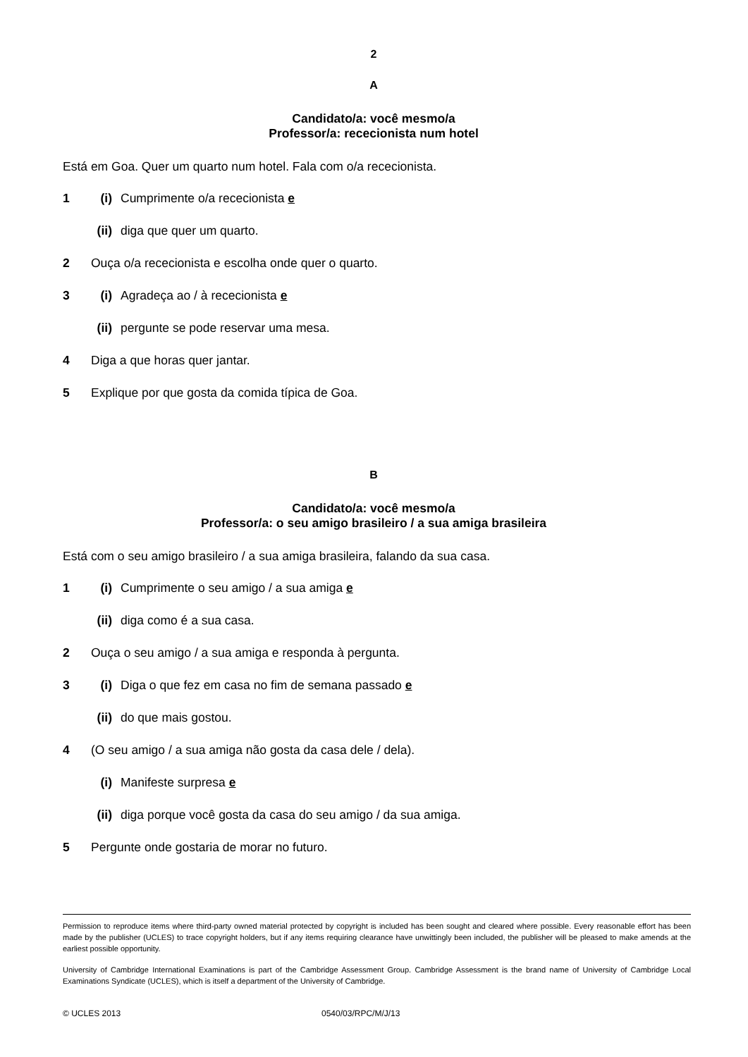2
A
Candidato/a: você mesmo/a
Professor/a: rececionista num hotel
Está em Goa. Quer um quarto num hotel. Fala com o/a rececionista.
1 (i) Cumprimente o/a rececionista e
(ii) diga que quer um quarto.
2 Ouça o/a rececionista e escolha onde quer o quarto.
3 (i) Agradeça ao / à rececionista e
(ii) pergunte se pode reservar uma mesa.
4 Diga a que horas quer jantar.
5 Explique por que gosta da comida típica de Goa.
B
Candidato/a: você mesmo/a
Professor/a: o seu amigo brasileiro / a sua amiga brasileira
Está com o seu amigo brasileiro / a sua amiga brasileira, falando da sua casa.
1 (i) Cumprimente o seu amigo / a sua amiga e
(ii) diga como é a sua casa.
2 Ouça o seu amigo / a sua amiga e responda à pergunta.
3 (i) Diga o que fez em casa no fim de semana passado e
(ii) do que mais gostou.
4 (O seu amigo / a sua amiga não gosta da casa dele / dela).
(i) Manifeste surpresa e
(ii) diga porque você gosta da casa do seu amigo / da sua amiga.
5 Pergunte onde gostaria de morar no futuro.
Permission to reproduce items where third-party owned material protected by copyright is included has been sought and cleared where possible. Every reasonable effort has been made by the publisher (UCLES) to trace copyright holders, but if any items requiring clearance have unwittingly been included, the publisher will be pleased to make amends at the earliest possible opportunity.
University of Cambridge International Examinations is part of the Cambridge Assessment Group. Cambridge Assessment is the brand name of University of Cambridge Local Examinations Syndicate (UCLES), which is itself a department of the University of Cambridge.
© UCLES 2013 0540/03/RPC/M/J/13